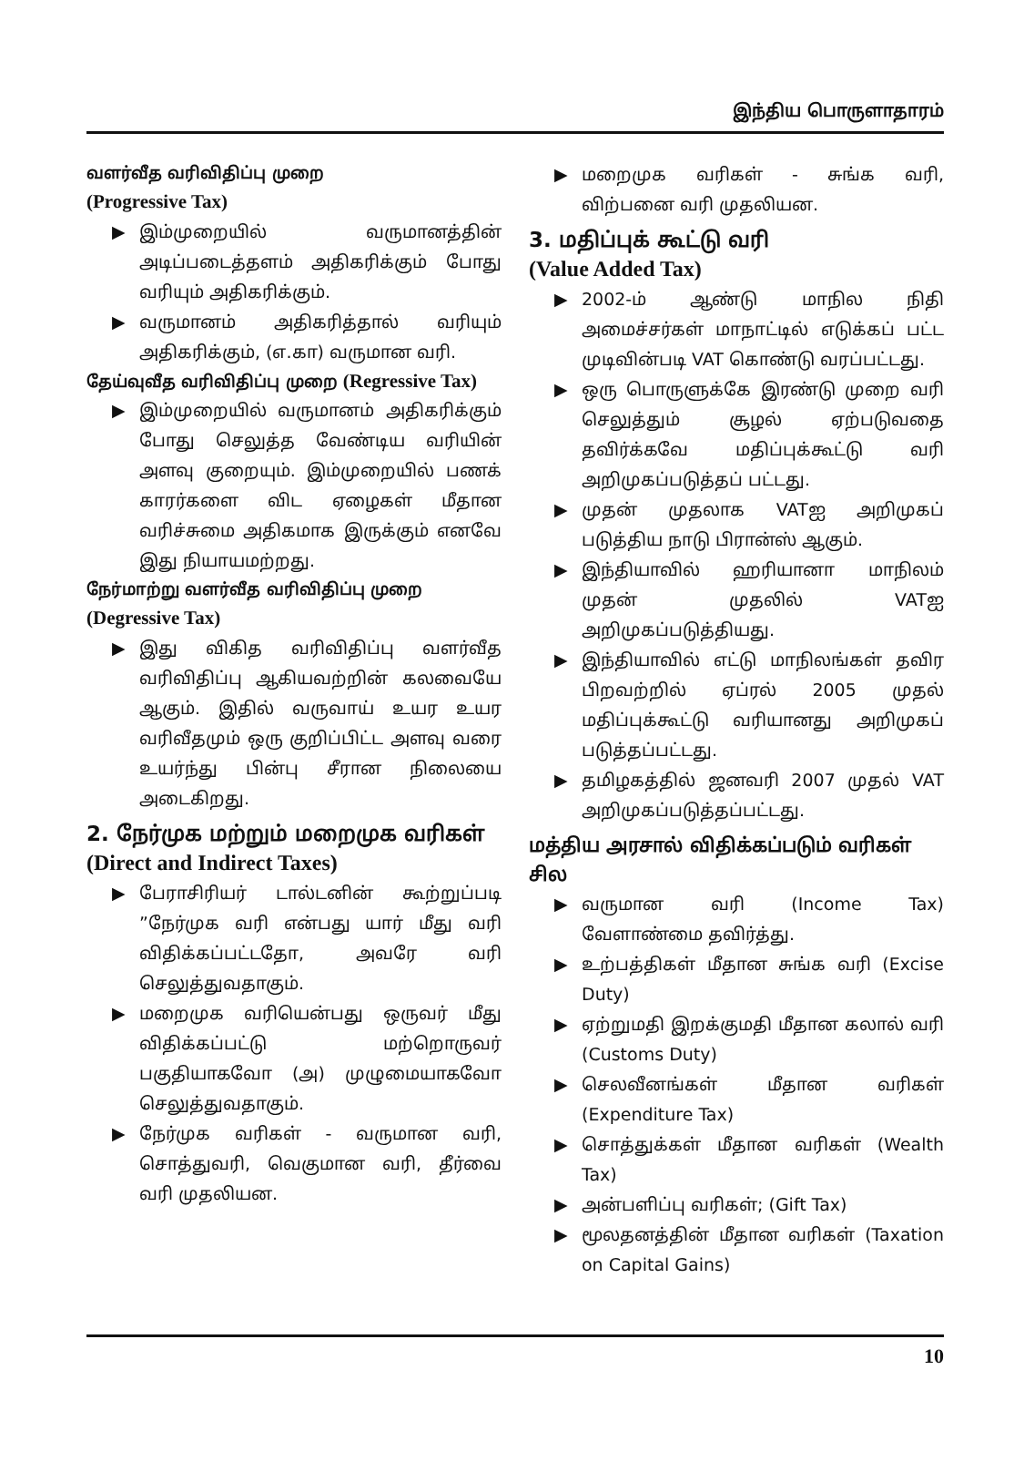இந்திய பொருளாதாரம்
வளர்வீத வரிவிதிப்பு முறை
(Progressive Tax)
▶ இம்முறையில் வருமானத்தின் அடிப்படைத்தளம் அதிகரிக்கும் போது வரியும் அதிகரிக்கும்.
▶ வருமானம் அதிகரித்தால் வரியும் அதிகரிக்கும், (எ.கா) வருமான வரி.
தேய்வுவீத வரிவிதிப்பு முறை (Regressive Tax)
▶ இம்முறையில் வருமானம் அதிகரிக்கும் போது செலுத்த வேண்டிய வரியின் அளவு குறையும். இம்முறையில் பணக் காரர்களை விட ஏழைகள் மீதான வரிச்சுமை அதிகமாக இருக்கும் எனவே இது நியாயமற்றது.
நேர்மாற்று வளர்வீத வரிவிதிப்பு முறை
(Degressive Tax)
▶ இது விகித வரிவிதிப்பு வளர்வீத வரிவிதிப்பு ஆகியவற்றின் கலவையே ஆகும். இதில் வருவாய் உயர உயர வரிவீதமும் ஒரு குறிப்பிட்ட அளவு வரை உயர்ந்து பின்பு சீரான நிலையை அடைகிறது.
2. நேர்முக மற்றும் மறைமுக வரிகள்
(Direct and Indirect Taxes)
▶ பேராசிரியர் டால்டனின் கூற்றுப்படி ”நேர்முக வரி என்பது யார் மீது வரி விதிக்கப்பட்டதோ, அவரே வரி செலுத்துவதாகும்.
▶ மறைமுக வரியென்பது ஒருவர் மீது விதிக்கப்பட்டு மற்றொருவர் பகுதியாகவோ (அ) முழுமையாகவோ செலுத்துவதாகும்.
▶ நேர்முக வரிகள் - வருமான வரி, சொத்துவரி, வெகுமான வரி, தீர்வை வரி முதலியன.
▶ மறைமுக வரிகள் - சுங்க வரி, விற்பனை வரி முதலியன.
3. மதிப்புக் கூட்டு வரி
(Value Added Tax)
▶ 2002-ம் ஆண்டு மாநில நிதி அமைச்சர்கள் மாநாட்டில் எடுக்கப் பட்ட முடிவின்படி VAT கொண்டு வரப்பட்டது.
▶ ஒரு பொருளுக்கே இரண்டு முறை வரி செலுத்தும் சூழல் ஏற்படுவதை தவிர்க்கவே மதிப்புக்கூட்டு வரி அறிமுகப்படுத்தப் பட்டது.
▶ முதன் முதலாக VATஐ அறிமுகப் படுத்திய நாடு பிரான்ஸ் ஆகும்.
▶ இந்தியாவில் ஹரியானா மாநிலம் முதன் முதலில் VATஐ அறிமுகப்படுத்தியது.
▶ இந்தியாவில் எட்டு மாநிலங்கள் தவிர பிறவற்றில் ஏப்ரல் 2005 முதல் மதிப்புக்கூட்டு வரியானது அறிமுகப் படுத்தப்பட்டது.
▶ தமிழகத்தில் ஜனவரி 2007 முதல் VAT அறிமுகப்படுத்தப்பட்டது.
மத்திய அரசால் விதிக்கப்படும் வரிகள் சில
▶ வருமான வரி (Income Tax) வேளாண்மை தவிர்த்து.
▶ உற்பத்திகள் மீதான சுங்க வரி (Excise Duty)
▶ ஏற்றுமதி இறக்குமதி மீதான கலால் வரி (Customs Duty)
▶ செலவீனங்கள் மீதான வரிகள் (Expenditure Tax)
▶ சொத்துக்கள் மீதான வரிகள் (Wealth Tax)
▶ அன்பளிப்பு வரிகள்; (Gift Tax)
▶ மூலதனத்தின் மீதான வரிகள் (Taxation on Capital Gains)
10